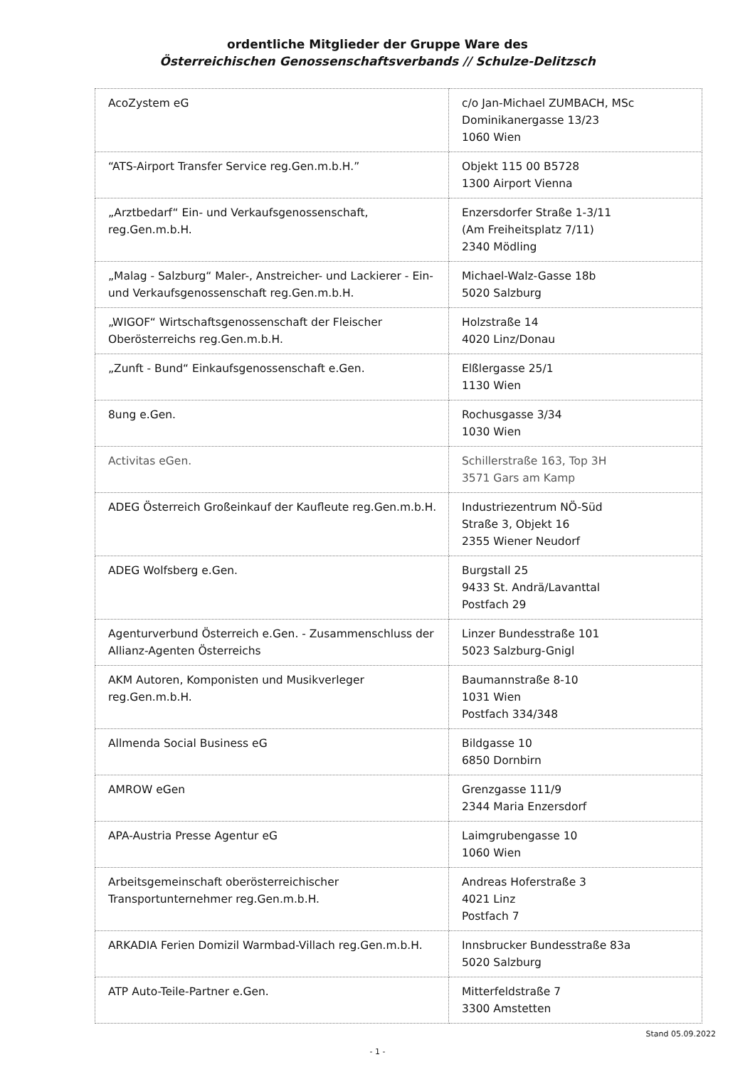ordentliche Mitglieder der Gruppe Ware des
Österreichischen Genossenschaftsverbands // Schulze-Delitzsch
| AcoZystem eG | c/o Jan-Michael ZUMBACH, MSc Dominikanergasse 13/23 1060 Wien |
| “ATS-Airport Transfer Service reg.Gen.m.b.H.” | Objekt 115 00 B5728 1300 Airport Vienna |
| „Arztbedarf“ Ein- und Verkaufsgenossenschaft, reg.Gen.m.b.H. | Enzersdorfer Straße 1-3/11 (Am Freiheitsplatz 7/11) 2340 Mödling |
| „Malag - Salzburg“ Maler-, Anstreicher- und Lackierer - Ein- und Verkaufsgenossenschaft reg.Gen.m.b.H. | Michael-Walz-Gasse 18b 5020 Salzburg |
| „WIGOF“ Wirtschaftsgenossenschaft der Fleischer Oberösterreichs reg.Gen.m.b.H. | Holzstraße 14 4020 Linz/Donau |
| „Zunft - Bund“ Einkaufsgenossenschaft e.Gen. | Elßlergasse 25/1 1130 Wien |
| 8ung e.Gen. | Rochusgasse 3/34 1030 Wien |
| Activitas eGen. | Schillerstraße 163, Top 3H 3571 Gars am Kamp |
| ADEG Österreich Großeinkauf der Kaufleute reg.Gen.m.b.H. | Industriezentrum NÖ-Süd Straße 3, Objekt 16 2355 Wiener Neudorf |
| ADEG Wolfsberg e.Gen. | Burgstall 25 9433 St. Andrä/Lavanttal Postfach 29 |
| Agenturverbund Österreich e.Gen. - Zusammenschluss der Allianz-Agenten Österreichs | Linzer Bundesstraße 101 5023 Salzburg-Gnigl |
| AKM Autoren, Komponisten und Musikverleger reg.Gen.m.b.H. | Baumannstraße 8-10 1031 Wien Postfach 334/348 |
| Allmenda Social Business eG | Bildgasse 10 6850 Dornbirn |
| AMROW eGen | Grenzgasse 111/9 2344 Maria Enzersdorf |
| APA-Austria Presse Agentur eG | Laimgrubengasse 10 1060 Wien |
| Arbeitsgemeinschaft oberösterreichischer Transportunternehmer reg.Gen.m.b.H. | Andreas Hoferstraße 3 4021 Linz Postfach 7 |
| ARKADIA Ferien Domizil Warmbad-Villach reg.Gen.m.b.H. | Innsbrucker Bundesstraße 83a 5020 Salzburg |
| ATP Auto-Teile-Partner e.Gen. | Mitterfeldstraße 7 3300 Amstetten |
Stand 05.09.2022
- 1 -